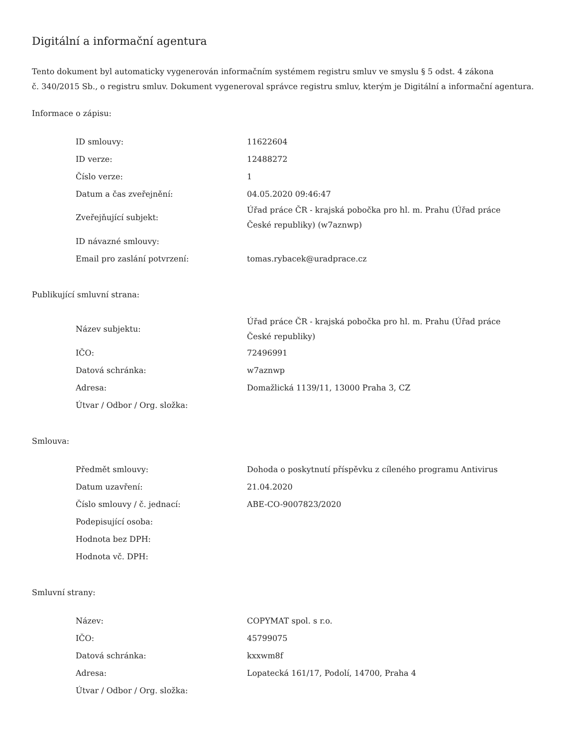Digitální a informační agentura
Tento dokument byl automaticky vygenerován informačním systémem registru smluv ve smyslu § 5 odst. 4 zákona
č. 340/2015 Sb., o registru smluv. Dokument vygeneroval správce registru smluv, kterým je Digitální a informační agentura.
Informace o zápisu:
| ID smlouvy: | 11622604 |
| ID verze: | 12488272 |
| Číslo verze: | 1 |
| Datum a čas zveřejnění: | 04.05.2020 09:46:47 |
| Zveřejňující subjekt: | Úřad práce ČR - krajská pobočka pro hl. m. Prahu (Úřad práce České republiky) (w7aznwp) |
| ID návazné smlouvy: | |
| Email pro zaslání potvrzení: | tomas.rybacek@uradprace.cz |
Publikující smluvní strana:
| Název subjektu: | Úřad práce ČR - krajská pobočka pro hl. m. Prahu (Úřad práce České republiky) |
| IČO: | 72496991 |
| Datová schránka: | w7aznwp |
| Adresa: | Domažlická 1139/11, 13000 Praha 3, CZ |
| Útvar / Odbor / Org. složka: | |
Smlouva:
| Předmět smlouvy: | Dohoda o poskytnutí příspěvku z cíleného programu Antivirus |
| Datum uzavření: | 21.04.2020 |
| Číslo smlouvy / č. jednací: | ABE-CO-9007823/2020 |
| Podepisující osoba: | |
| Hodnota bez DPH: | |
| Hodnota vč. DPH: | |
Smluvní strany:
| Název: | COPYMAT spol. s r.o. |
| IČO: | 45799075 |
| Datová schránka: | kxxwm8f |
| Adresa: | Lopatecká 161/17, Podolí, 14700, Praha 4 |
| Útvar / Odbor / Org. složka: | |